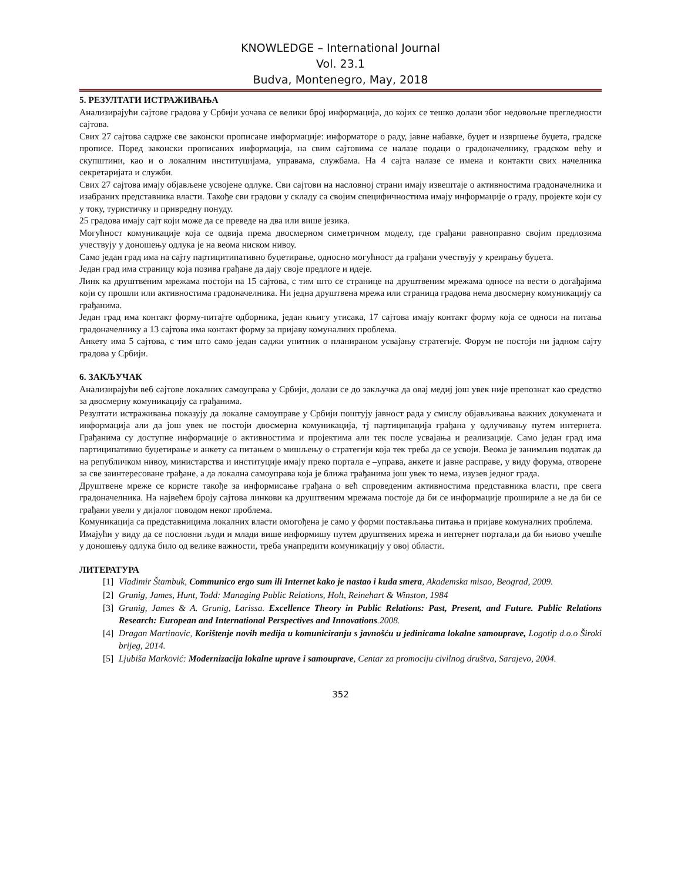KNOWLEDGE – International Journal
Vol. 23.1
Budva, Montenegro, May, 2018
5. РЕЗУЛТАТИ ИСТРАЖИВАЊА
Анализирајући сајтове градова у Србији уочава се велики број информација, до којих се тешко долази због недовољне прегледности сајтова.
Свих 27 сајтова садрже све законски прописане информације: информаторе о раду, јавне набавке, буџет и извршење буџета, градске прописе. Поред законски прописаних информација, на свим сајтовима се налазе подаци о градоначелнику, градском већу и скупштини, као и о локалним институцијама, управама, службама. На 4 сајта налазе се имена и контакти свих начелника секретаријата и служби.
Свих 27 сајтова имају објављене усвојене одлуке. Сви сајтови на насловној страни имају извештаје о активностима градоначелника и изабраних представника власти. Такође сви градови у складу са својим специфичностима имају информације о граду, пројекте који су у току, туристичку и привредну понуду.
25 градова имају сајт који може да се преведе на два или више језика.
Могућност комуникације која се одвија према двосмерном симетричном моделу, где грађани равноправно својим предлозима учествују у доношењу одлука је на веома ниском нивоу.
Само један град има на сајту партицитипативно буџетирање, односно могућност да грађани учествују у креирању буџета.
Један град има страницу која позива грађане да дају своје предлоге и идеје.
Линк ка друштвеним мрежама постоји на 15 сајтова, с тим што се странице на друштвеним мрежама односе на вести о догађајима који су прошли или активностима градоначелника. Ни једна друштвена мрежа или страница градова нема двосмерну комуникацију са грађанима.
Један град има контакт форму-питајте одборника, један књигу утисака, 17 сајтова имају контакт форму која се односи на питања градоначелнику а 13 сајтова има контакт форму за пријаву комуналних проблема.
Анкету има 5 сајтова, с тим што само један саджи упитник о планираном усвајању стратегије. Форум не постоји ни јадном сајту градова у Србији.
6. ЗАКЉУЧАК
Анализирајући веб сајтове локалних самоуправа у Србији, долази се до закључка да овај медиј још увек није препознат као средство за двосмерну комуникацију са грађанима.
Резултати истраживања показују да локалне самоуправе у Србији поштују јавност рада у смислу објављивања важних докумената и информација али да још увек не постоји двосмерна комуникација, тј партиципација грађана у одлучивању путем интернета. Грађанима су доступне информације о активностима и пројектима али тек после усвајања и реализације. Само један град има партиципативно буџетирање и анкету са питањем о мишљењу о стратегији која тек треба да се усвоји. Веома је занимљив податак да на републичком нивоу, министарства и институције имају преко портала е –управа, анкете и јавне расправе, у виду форума, отворене за све заинтересоване грађане, а да локална самоуправа која је ближа грађанима још увек то нема, изузев једног града.
Друштвене мреже се користе такође за информисање грађана о већ спроведеним активностима представника власти, пре свега градоначелника. На највећем броју сајтова линкови ка друштвеним мрежама постоје да би се информације прошириле а не да би се грађани увели у дијалог поводом неког проблема.
Комуникација са представницима локалних власти омогођена је само у форми постављања питања и пријаве комуналних проблема.
Имајући у виду да се пословни људи и млади више информишу путем друштвених мрежа и интернет портала,и да би њиово учешће у доношењу одлука било од велике важности, треба унапредити комуникацију у овој области.
ЛИТЕРАТУРА
[1] Vladimir Štambuk, Communico ergo sum ili Internet kako je nastao i kuda smera, Akademska misao, Beograd, 2009.
[2] Grunig, James, Hunt, Todd: Managing Public Relations, Holt, Reinehart & Winston, 1984
[3] Grunig, James & A. Grunig, Larissa. Excellence Theory in Public Relations: Past, Present, and Future. Public Relations Research: European and International Perspectives and Innovations.2008.
[4] Dragan Martinovic, Korištenje novih medija u komuniciranju s javnošću u jedinicama lokalne samouprave, Logotip d.o.o Široki brijeg, 2014.
[5] Ljubiša Marković: Modernizacija lokalne uprave i samouprave, Centar za promociju civilnog društva, Sarajevo, 2004.
352